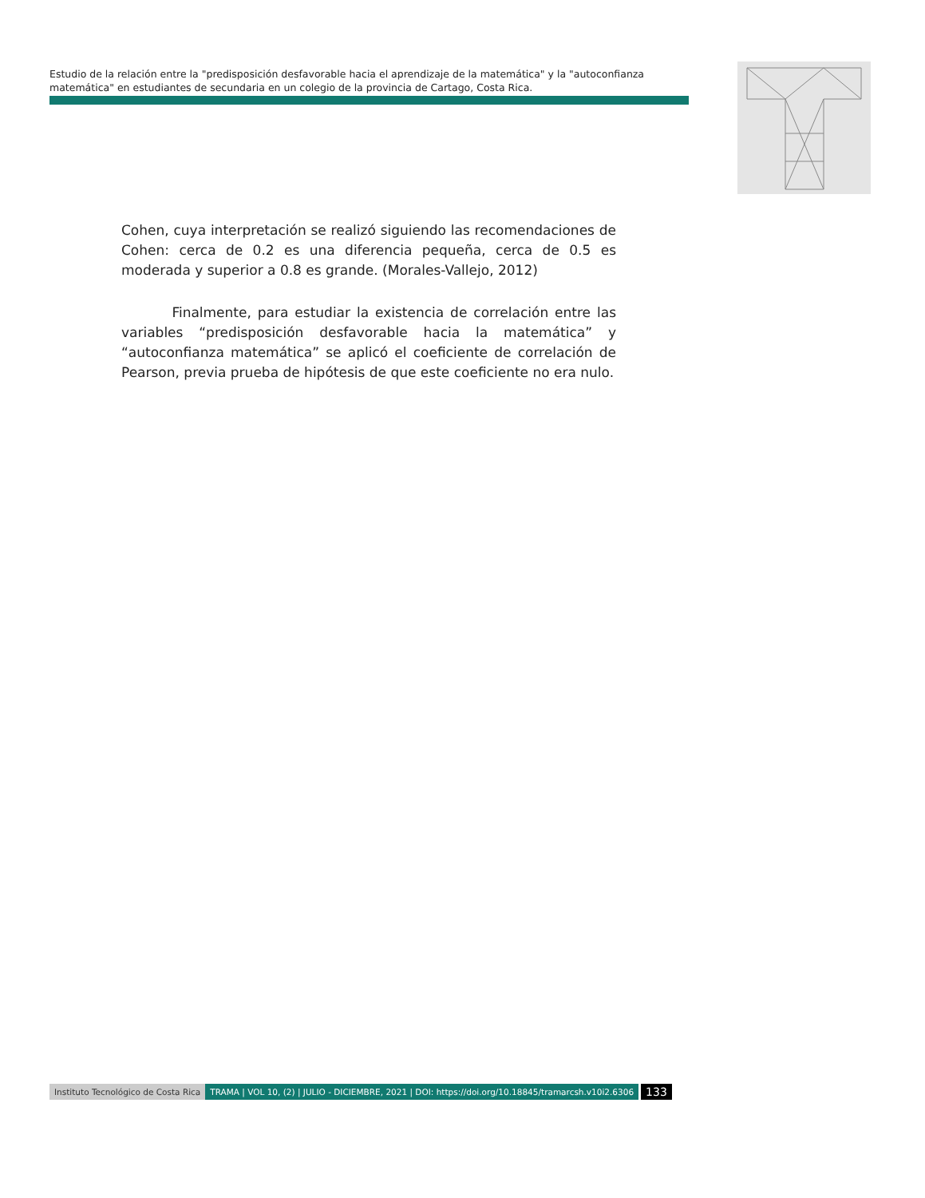Estudio de la relación entre la "predisposición desfavorable hacia el aprendizaje de la matemática" y la "autoconfianza matemática" en estudiantes de secundaria en un colegio de la provincia de Cartago, Costa Rica.
Cohen, cuya interpretación se realizó siguiendo las recomendaciones de Cohen: cerca de 0.2 es una diferencia pequeña, cerca de 0.5 es moderada y superior a 0.8 es grande. (Morales-Vallejo, 2012)
Finalmente, para estudiar la existencia de correlación entre las variables “predisposición desfavorable hacia la matemática” y “autoconfianza matemática” se aplicó el coeficiente de correlación de Pearson, previa prueba de hipótesis de que este coeficiente no era nulo.
Instituto Tecnológico de Costa Rica TRAMA | VOL 10, (2) | JULIO - DICIEMBRE, 2021 | DOI: https://doi.org/10.18845/tramarcsh.v10i2.6306 133